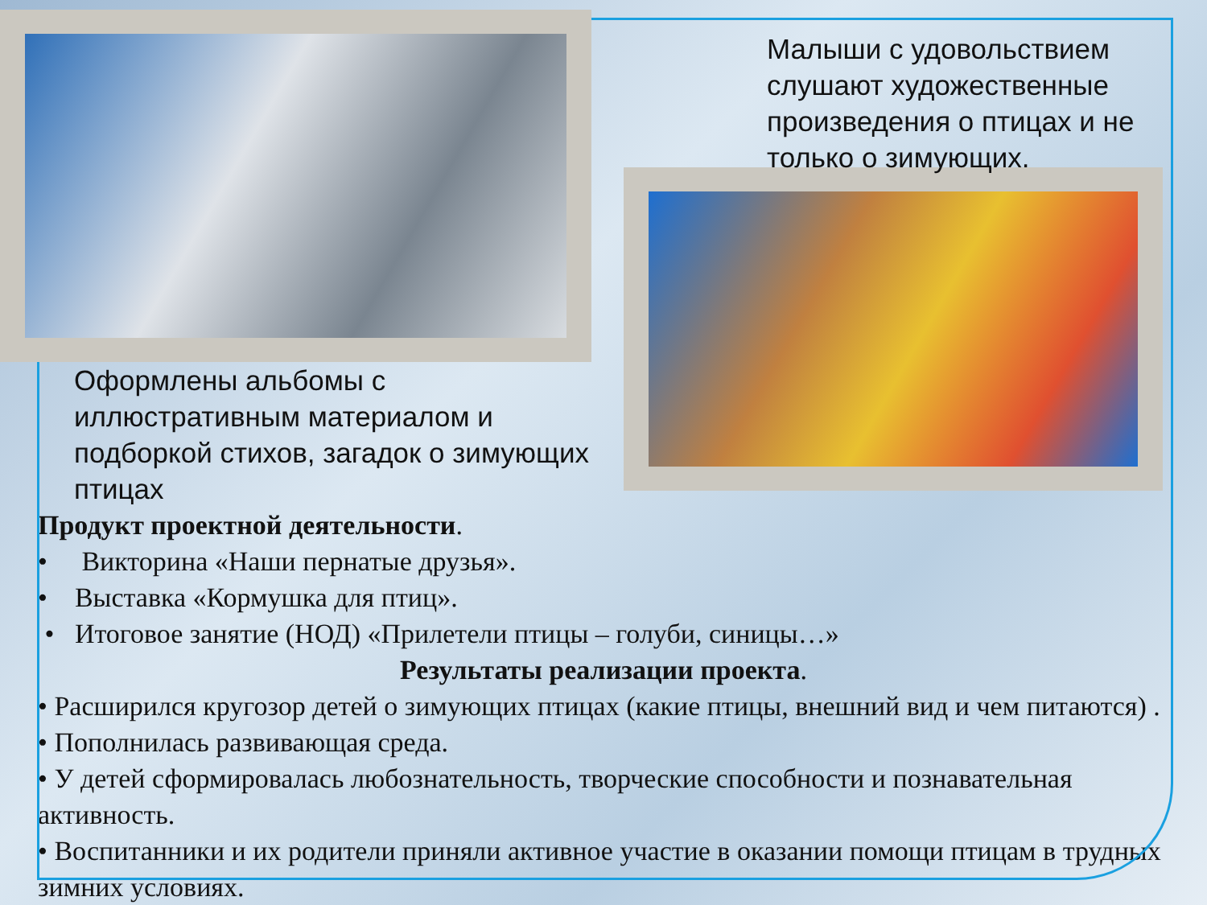Оформлены альбомы с иллюстративным материалом и подборкой стихов, загадок о зимующих птицах
Малыши с удовольствием слушают художественные произведения о птицах и не только о зимующих.
Продукт проектной деятельности.
• Викторина «Наши пернатые друзья».
• Выставка «Кормушка для птиц».
• Итоговое занятие (НОД) «Прилетели птицы – голуби, синицы…»
Результаты реализации проекта.
• Расширился кругозор детей о зимующих птицах (какие птицы, внешний вид и чем питаются) .
• Пополнилась развивающая среда.
• У детей сформировалась любознательность, творческие способности и познавательная активность.
• Воспитанники и их родители приняли активное участие в оказании помощи птицам в трудных зимних условиях.